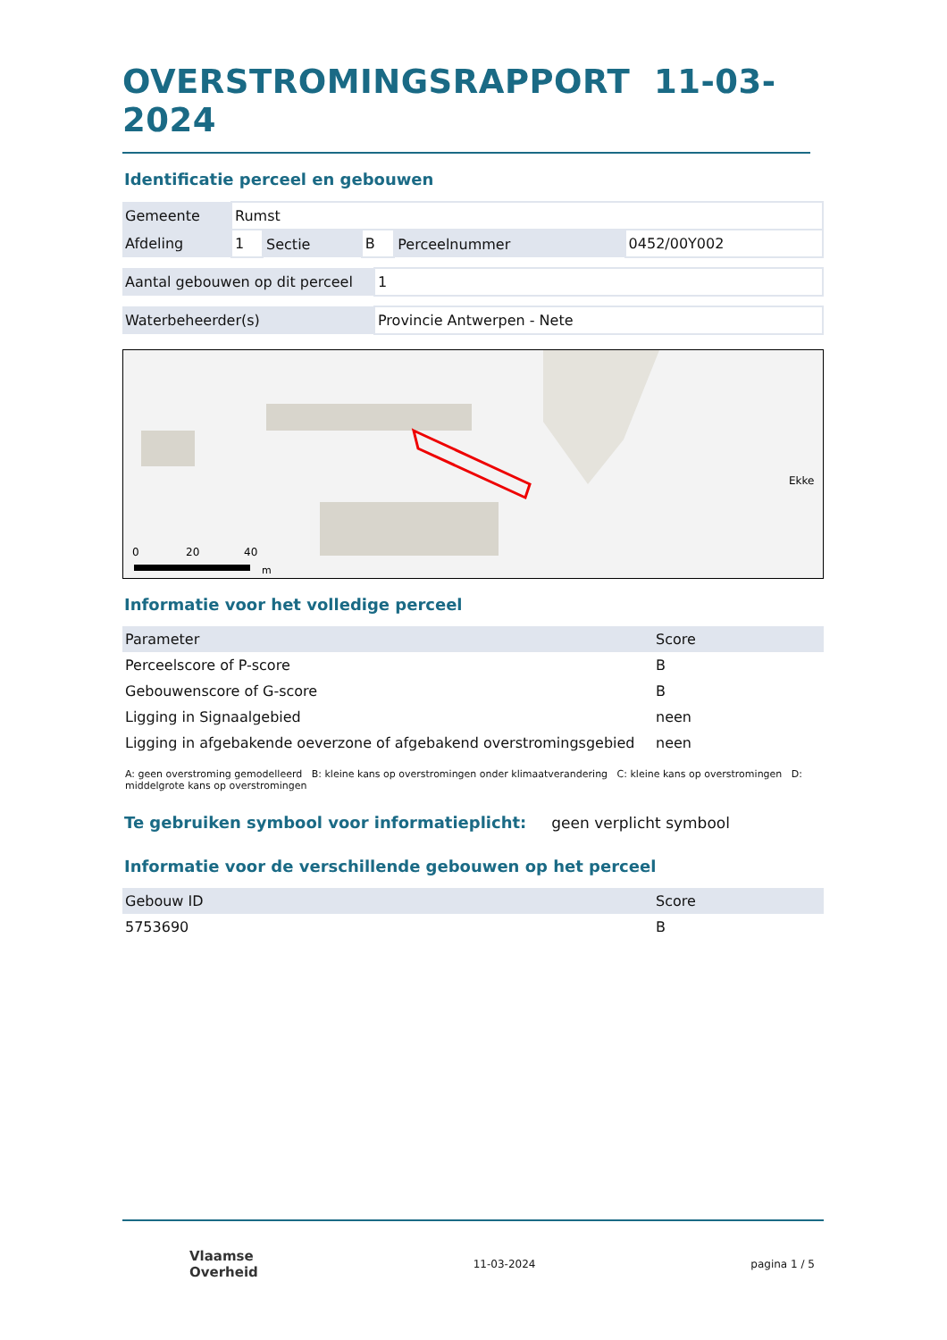OVERSTROMINGSRAPPORT 11-03-2024
Identificatie perceel en gebouwen
| Gemeente | Rumst | | | | |
| Afdeling | 1 | Sectie | B | Perceelnummer | 0452/00Y002 |
| Aantal gebouwen op dit perceel | 1 |
| Waterbeheerder(s) | Provincie Antwerpen - Nete |
0
20
40
m
Ekke
Informatie voor het volledige perceel
| Parameter | Score |
| --- | --- |
| Perceelscore of P-score | B |
| Gebouwenscore of G-score | B |
| Ligging in Signaalgebied | neen |
| Ligging in afgebakende oeverzone of afgebakend overstromingsgebied | neen |
A: geen overstroming gemodelleerd B: kleine kans op overstromingen onder klimaatverandering C: kleine kans op overstromingen D: middelgrote kans op overstromingen
Te gebruiken symbool voor informatieplicht:
geen verplicht symbool
Informatie voor de verschillende gebouwen op het perceel
| Gebouw ID | Score |
| --- | --- |
| 5753690 | B |
Vlaamse
Overheid
11-03-2024 pagina 1 / 5